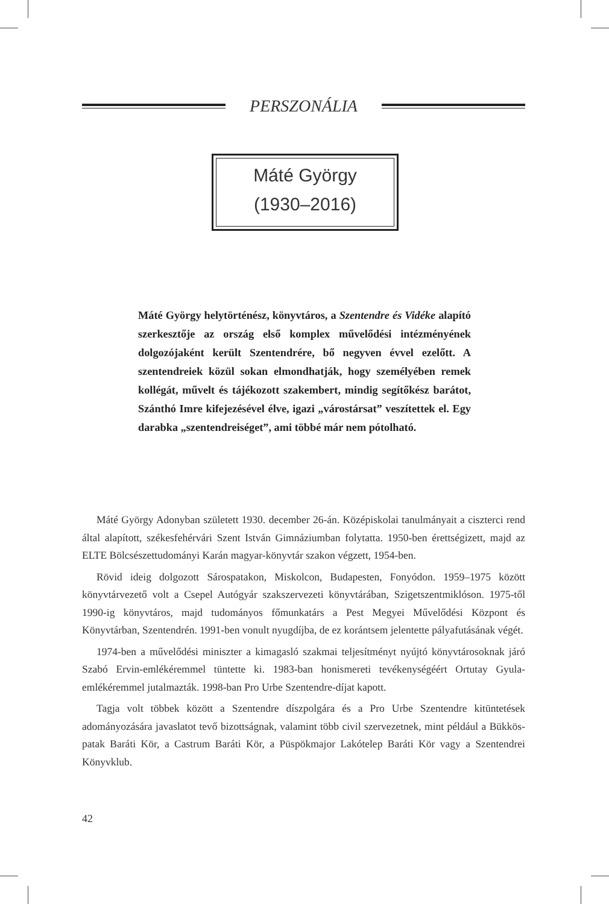PERSZONÁLIA
Máté György
(1930–2016)
Máté György helytörténész, könyvtáros, a Szentendre és Vidéke alapító szerkesztője az ország első komplex művelődési intézményének dolgozójaként került Szentendrére, bő negyven évvel ezelőtt. A szentendreiek közül sokan elmondhatják, hogy személyében remek kollégát, művelt és tájékozott szakembert, mindig segítőkész barátot, Szánthó Imre kifejezésével élve, igazi „várostársat” veszítettek el. Egy darabka „szentendreiséget”, ami többé már nem pótolható.
Máté György Adonyban született 1930. december 26-án. Középiskolai tanulmányait a ciszterci rend által alapított, székesfehérvári Szent István Gimnáziumban folytatta. 1950-ben érettségizett, majd az ELTE Bölcsészettudományi Karán magyar-könyvtár szakon végzett, 1954-ben.
Rövid ideig dolgozott Sárospatakon, Miskolcon, Budapesten, Fonyódon. 1959–1975 között könyvtárvezető volt a Csepel Autógyár szakszervezeti könyvtárában, Szigetszentmiklóson. 1975-től 1990-ig könyvtáros, majd tudományos főmunkatárs a Pest Megyei Művelődési Központ és Könyvtárban, Szentendrén. 1991-ben vonult nyugdíjba, de ez korántsem jelentette pályafutásának végét.
1974-ben a művelődési miniszter a kimagasló szakmai teljesítményt nyújtó könyvtárosoknak járó Szabó Ervin-emlékéremmel tüntette ki. 1983-ban honismereti tevékenységéért Ortutay Gyula-emlékéremmel jutalmazták. 1998-ban Pro Urbe Szentendre-díjat kapott.
Tagja volt többek között a Szentendre díszpolgára és a Pro Urbe Szentendre kitüntetések adományozására javaslatot tevő bizottságnak, valamint több civil szervezetnek, mint például a Bükkös-patak Baráti Kör, a Castrum Baráti Kör, a Püspökmajor Lakótelep Baráti Kör vagy a Szentendrei Könyvklub.
42